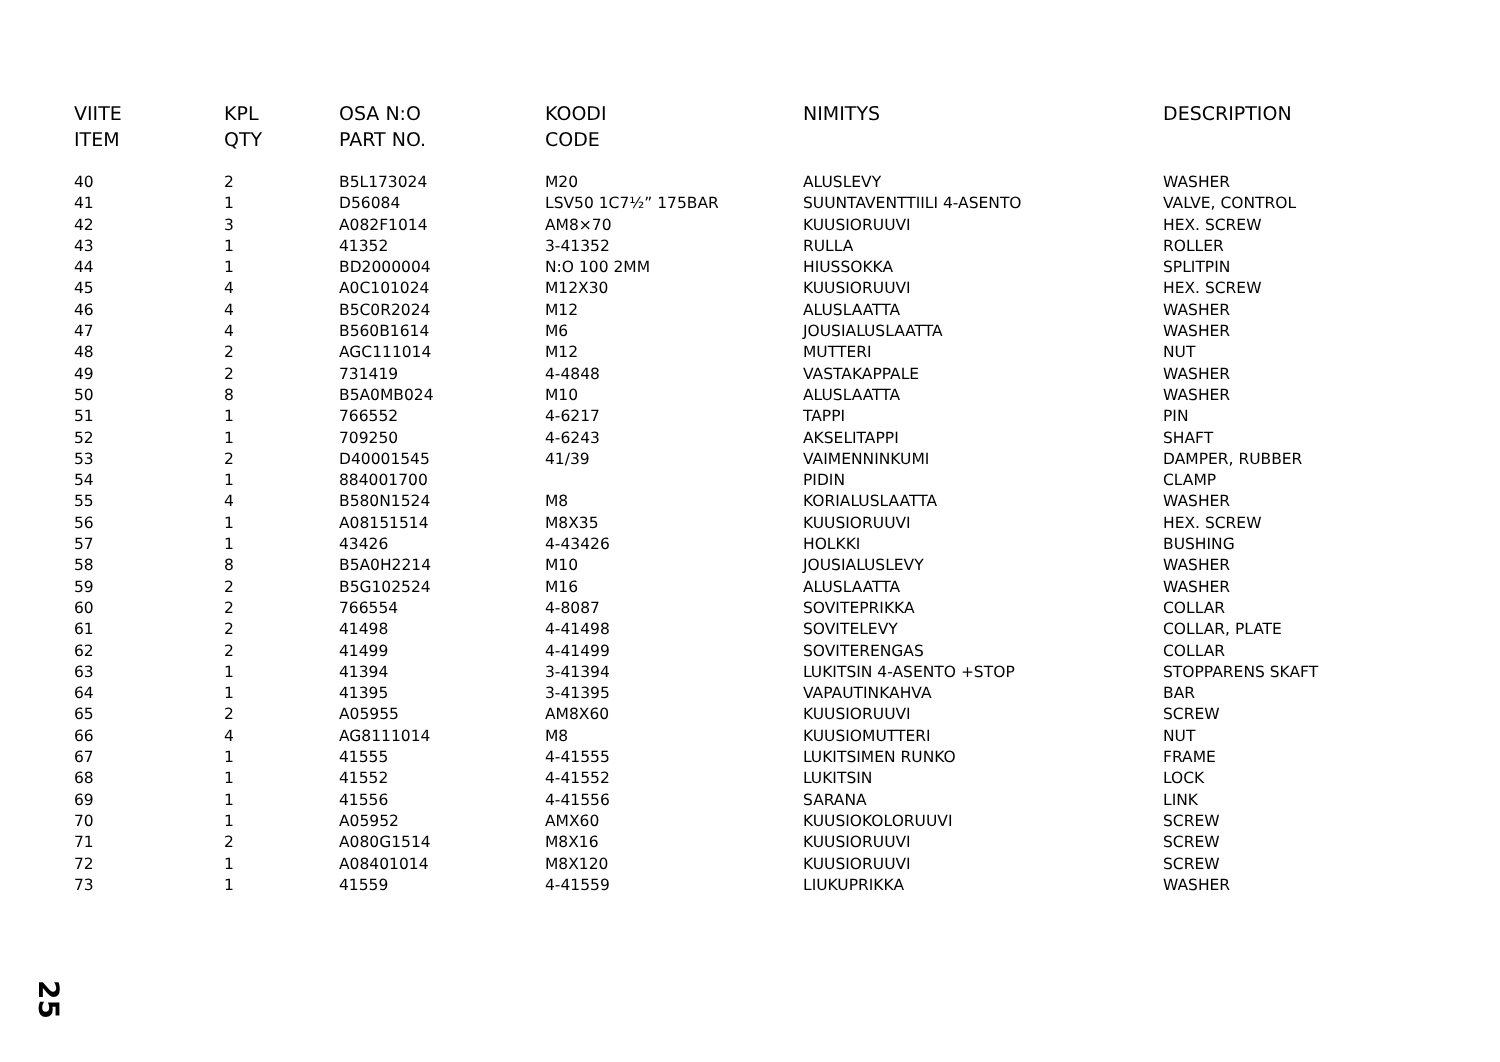| VIITE ITEM | KPL QTY | OSA N:O PART NO. | KOODI CODE | NIMITYS | DESCRIPTION |
| --- | --- | --- | --- | --- | --- |
| 40 | 2 | B5L173024 | M20 | ALUSLEVY | WASHER |
| 41 | 1 | D56084 | LSV50 1C7½” 175BAR | SUUNTAVENTTIILI 4-ASENTO | VALVE, CONTROL |
| 42 | 3 | A082F1014 | AM8×70 | KUUSIORUUVI | HEX. SCREW |
| 43 | 1 | 41352 | 3-41352 | RULLA | ROLLER |
| 44 | 1 | BD2000004 | N:O 100 2MM | HIUSSOKKA | SPLITPIN |
| 45 | 4 | A0C101024 | M12X30 | KUUSIORUUVI | HEX. SCREW |
| 46 | 4 | B5C0R2024 | M12 | ALUSLAATTA | WASHER |
| 47 | 4 | B560B1614 | M6 | JOUSIALUSLAATTA | WASHER |
| 48 | 2 | AGC111014 | M12 | MUTTERI | NUT |
| 49 | 2 | 731419 | 4-4848 | VASTAKAPPALE | WASHER |
| 50 | 8 | B5A0MB024 | M10 | ALUSLAATTA | WASHER |
| 51 | 1 | 766552 | 4-6217 | TAPPI | PIN |
| 52 | 1 | 709250 | 4-6243 | AKSELITAPPI | SHAFT |
| 53 | 2 | D40001545 | 41/39 | VAIMENNINKUMI | DAMPER, RUBBER |
| 54 | 1 | 884001700 | | PIDIN | CLAMP |
| 55 | 4 | B580N1524 | M8 | KORIALUSLAATTA | WASHER |
| 56 | 1 | A08151514 | M8X35 | KUUSIORUUVI | HEX. SCREW |
| 57 | 1 | 43426 | 4-43426 | HOLKKI | BUSHING |
| 58 | 8 | B5A0H2214 | M10 | JOUSIALUSLEVY | WASHER |
| 59 | 2 | B5G102524 | M16 | ALUSLAATTA | WASHER |
| 60 | 2 | 766554 | 4-8087 | SOVITEPRIKKA | COLLAR |
| 61 | 2 | 41498 | 4-41498 | SOVITELEVY | COLLAR, PLATE |
| 62 | 2 | 41499 | 4-41499 | SOVITERENGAS | COLLAR |
| 63 | 1 | 41394 | 3-41394 | LUKITSIN 4-ASENTO +STOP | STOPPARENS SKAFT |
| 64 | 1 | 41395 | 3-41395 | VAPAUTINKAHVA | BAR |
| 65 | 2 | A05955 | AM8X60 | KUUSIORUUVI | SCREW |
| 66 | 4 | AG8111014 | M8 | KUUSIOMUTTERI | NUT |
| 67 | 1 | 41555 | 4-41555 | LUKITSIMEN RUNKO | FRAME |
| 68 | 1 | 41552 | 4-41552 | LUKITSIN | LOCK |
| 69 | 1 | 41556 | 4-41556 | SARANA | LINK |
| 70 | 1 | A05952 | AMX60 | KUUSIOKOLORUUVI | SCREW |
| 71 | 2 | A080G1514 | M8X16 | KUUSIORUUVI | SCREW |
| 72 | 1 | A08401014 | M8X120 | KUUSIORUUVI | SCREW |
| 73 | 1 | 41559 | 4-41559 | LIUKUPRIKKA | WASHER |
25